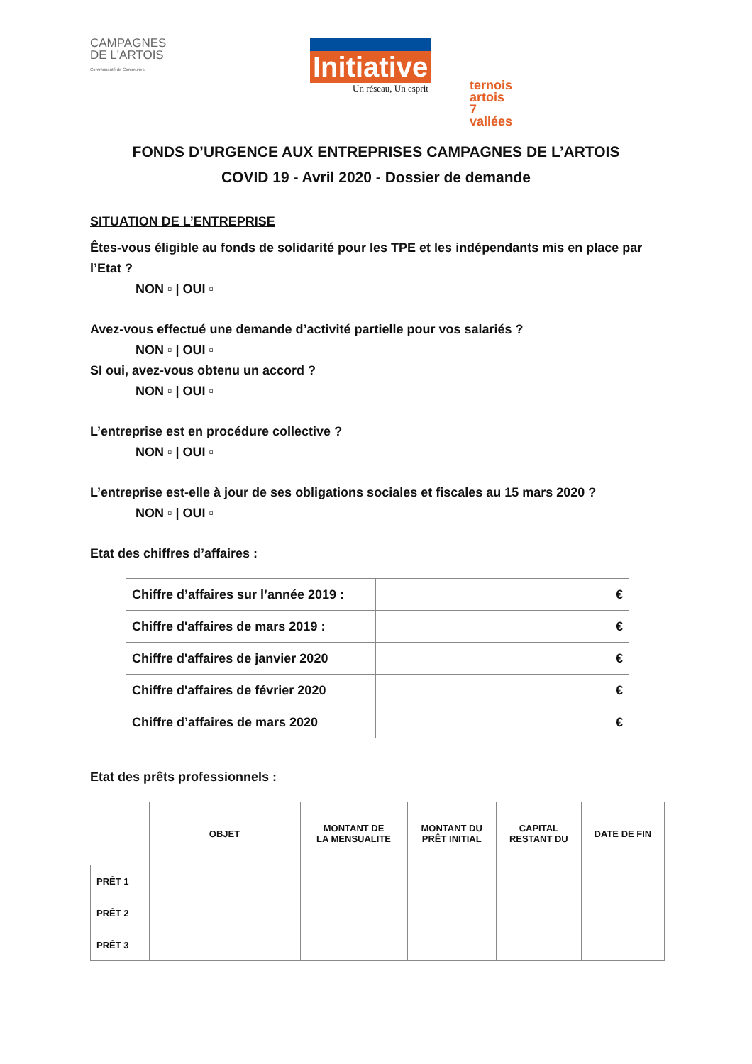CAMPAGNES
DE L'ARTOIS
Communauté de Communes
Initiative
Un réseau, Un esprit
ternois artois
7 vallées
FONDS D’URGENCE AUX ENTREPRISES CAMPAGNES DE L’ARTOIS
COVID 19 - Avril 2020 - Dossier de demande
SITUATION DE L’ENTREPRISE
Êtes-vous éligible au fonds de solidarité pour les TPE et les indépendants mis en place par l’Etat ?
NON ▫ | OUI ▫
Avez-vous effectué une demande d’activité partielle pour vos salariés ?
NON ▫ | OUI ▫
SI oui, avez-vous obtenu un accord ?
NON ▫ | OUI ▫
L’entreprise est en procédure collective ?
NON ▫ | OUI ▫
L’entreprise est-elle à jour de ses obligations sociales et fiscales au 15 mars 2020 ?
NON ▫ | OUI ▫
Etat des chiffres d’affaires :
| Chiffre d’affaires sur l’année 2019 : | € |
| Chiffre d'affaires de mars 2019 : | € |
| Chiffre d'affaires de janvier 2020 | € |
| Chiffre d'affaires de février 2020 | € |
| Chiffre d’affaires de mars 2020 | € |
Etat des prêts professionnels :
| | OBJET | MONTANT DE LA MENSUALITE | MONTANT DU PRÊT INITIAL | CAPITAL RESTANT DU | DATE DE FIN |
| --- | --- | --- | --- | --- | --- |
| PRÊT 1 | | | | | |
| PRÊT 2 | | | | | |
| PRÊT 3 | | | | | |